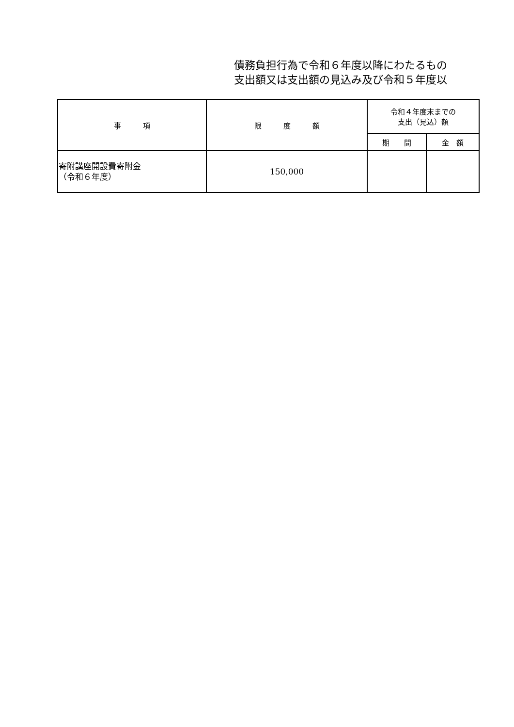債務負担行為で令和６年度以降にわたるもの
支出額又は支出額の見込み及び令和５年度以
| 事 項 | 限 度 額 | 令和４年度末までの 支出（見込）額 | |
| --- | --- | --- | --- |
| | | 期 間 | 金 額 |
| 寄附講座開設費寄附金 （令和６年度） | 150,000 | | |